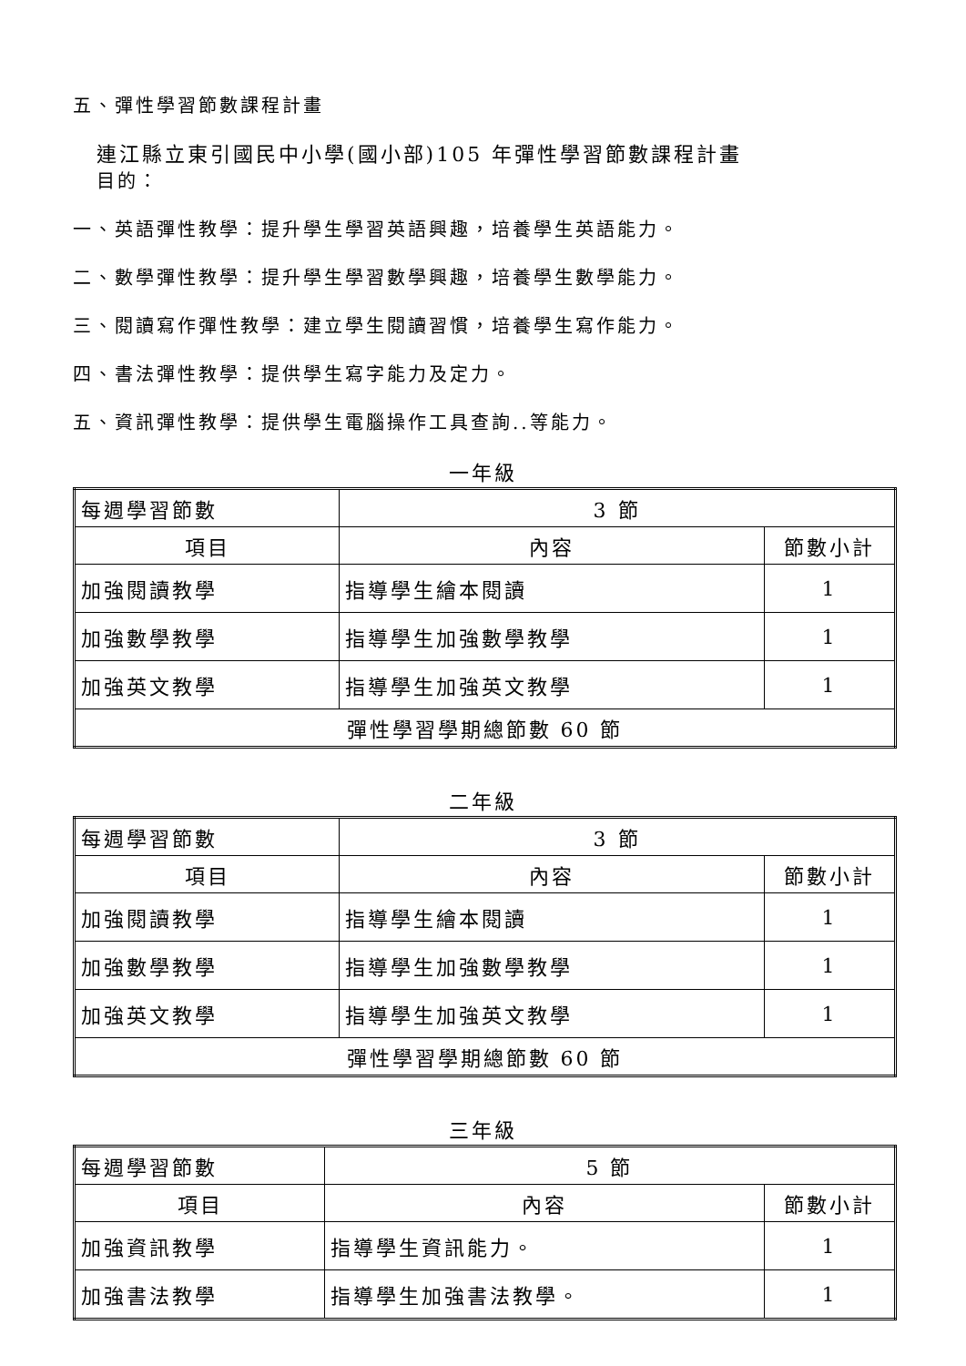五、彈性學習節數課程計畫
連江縣立東引國民中小學(國小部)105 年彈性學習節數課程計畫
目的：
一、英語彈性教學：提升學生學習英語興趣，培養學生英語能力。
二、數學彈性教學：提升學生學習數學興趣，培養學生數學能力。
三、閱讀寫作彈性教學：建立學生閱讀習慣，培養學生寫作能力。
四、書法彈性教學：提供學生寫字能力及定力。
五、資訊彈性教學：提供學生電腦操作工具查詢..等能力。
一年級
| 每週學習節數 | 3 節 | |
| 項目 | 內容 | 節數小計 |
| 加強閱讀教學 | 指導學生繪本閱讀 | 1 |
| 加強數學教學 | 指導學生加強數學教學 | 1 |
| 加強英文教學 | 指導學生加強英文教學 | 1 |
| 彈性學習學期總節數 60 節 | | |
二年級
| 每週學習節數 | 3 節 | |
| 項目 | 內容 | 節數小計 |
| 加強閱讀教學 | 指導學生繪本閱讀 | 1 |
| 加強數學教學 | 指導學生加強數學教學 | 1 |
| 加強英文教學 | 指導學生加強英文教學 | 1 |
| 彈性學習學期總節數 60 節 | | |
三年級
| 每週學習節數 | 5 節 | |
| 項目 | 內容 | 節數小計 |
| 加強資訊教學 | 指導學生資訊能力。 | 1 |
| 加強書法教學 | 指導學生加強書法教學。 | 1 |